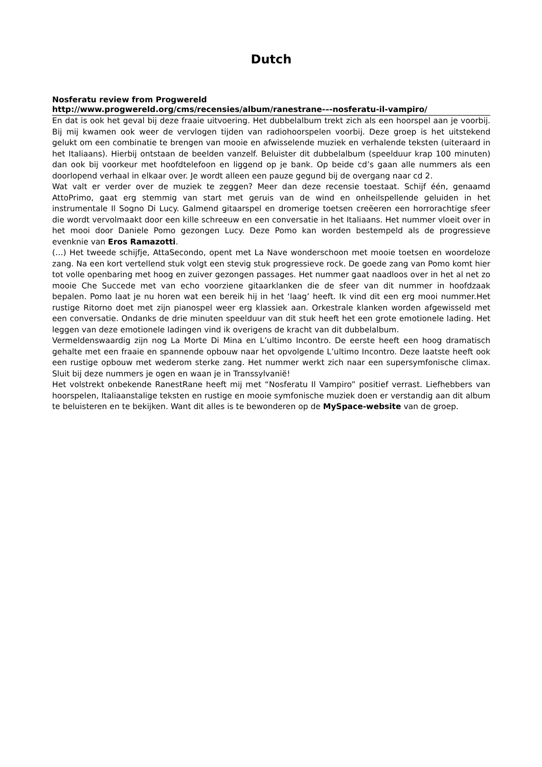Dutch
Nosferatu review from Progwereld
http://www.progwereld.org/cms/recensies/album/ranestrane-–-nosferatu-il-vampiro/
En dat is ook het geval bij deze fraaie uitvoering. Het dubbelalbum trekt zich als een hoorspel aan je voorbij. Bij mij kwamen ook weer de vervlogen tijden van radiohoorspelen voorbij. Deze groep is het uitstekend gelukt om een combinatie te brengen van mooie en afwisselende muziek en verhalende teksten (uiteraard in het Italiaans). Hierbij ontstaan de beelden vanzelf. Beluister dit dubbelalbum (speelduur krap 100 minuten) dan ook bij voorkeur met hoofdtelefoon en liggend op je bank. Op beide cd’s gaan alle nummers als een doorlopend verhaal in elkaar over. Je wordt alleen een pauze gegund bij de overgang naar cd 2.
Wat valt er verder over de muziek te zeggen? Meer dan deze recensie toestaat. Schijf één, genaamd AttoPrimo, gaat erg stemmig van start met geruis van de wind en onheilspellende geluiden in het instrumentale Il Sogno Di Lucy. Galmend gitaarspel en dromerige toetsen creëeren een horrorachtige sfeer die wordt vervolmaakt door een kille schreeuw en een conversatie in het Italiaans. Het nummer vloeit over in het mooi door Daniele Pomo gezongen Lucy. Deze Pomo kan worden bestempeld als de progressieve evenknie van Eros Ramazotti.
(…) Het tweede schijfje, AttaSecondo, opent met La Nave wonderschoon met mooie toetsen en woordeloze zang. Na een kort vertellend stuk volgt een stevig stuk progressieve rock. De goede zang van Pomo komt hier tot volle openbaring met hoog en zuiver gezongen passages. Het nummer gaat naadloos over in het al net zo mooie Che Succede met van echo voorziene gitaarklanken die de sfeer van dit nummer in hoofdzaak bepalen. Pomo laat je nu horen wat een bereik hij in het ‘laag’ heeft. Ik vind dit een erg mooi nummer.Het rustige Ritorno doet met zijn pianospel weer erg klassiek aan. Orkestrale klanken worden afgewisseld met een conversatie. Ondanks de drie minuten speelduur van dit stuk heeft het een grote emotionele lading. Het leggen van deze emotionele ladingen vind ik overigens de kracht van dit dubbelalbum.
Vermeldenswaardig zijn nog La Morte Di Mina en L’ultimo Incontro. De eerste heeft een hoog dramatisch gehalte met een fraaie en spannende opbouw naar het opvolgende L’ultimo Incontro. Deze laatste heeft ook een rustige opbouw met wederom sterke zang. Het nummer werkt zich naar een supersymfonische climax. Sluit bij deze nummers je ogen en waan je in Transsylvanië!
Het volstrekt onbekende RanestRane heeft mij met “Nosferatu Il Vampiro” positief verrast. Liefhebbers van hoorspelen, Italiaanstalige teksten en rustige en mooie symfonische muziek doen er verstandig aan dit album te beluisteren en te bekijken. Want dit alles is te bewonderen op de MySpace-website van de groep.